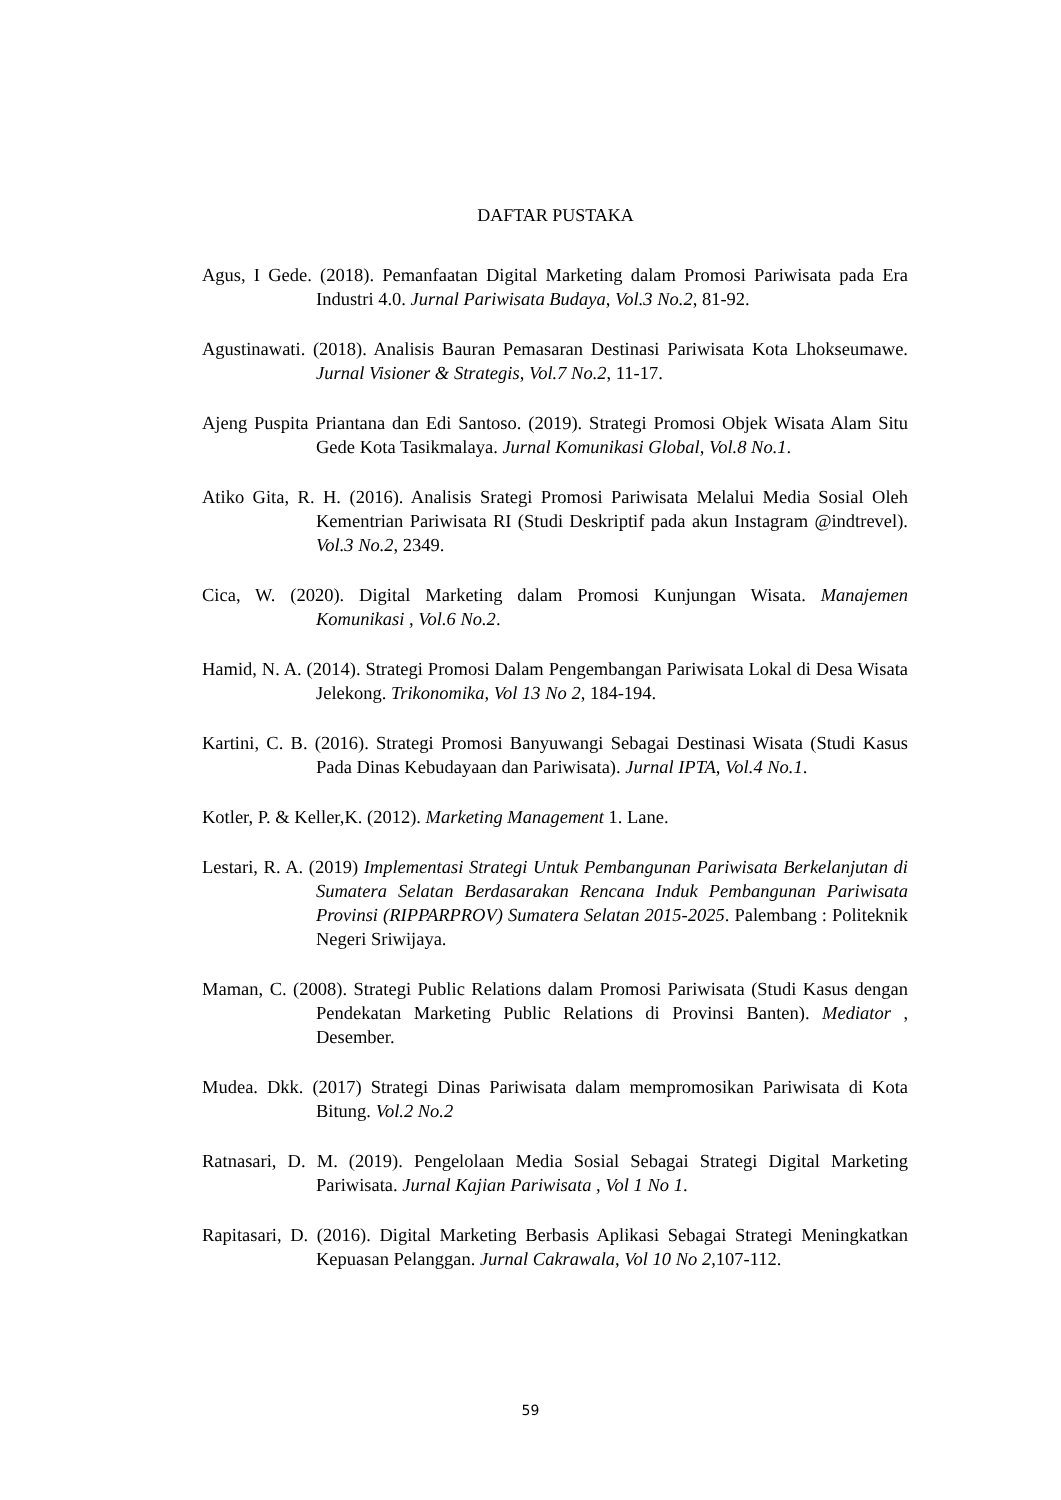DAFTAR PUSTAKA
Agus, I Gede. (2018). Pemanfaatan Digital Marketing dalam Promosi Pariwisata pada Era Industri 4.0. Jurnal Pariwisata Budaya, Vol.3 No.2, 81-92.
Agustinawati. (2018). Analisis Bauran Pemasaran Destinasi Pariwisata Kota Lhokseumawe. Jurnal Visioner & Strategis, Vol.7 No.2, 11-17.
Ajeng Puspita Priantana dan Edi Santoso. (2019). Strategi Promosi Objek Wisata Alam Situ Gede Kota Tasikmalaya. Jurnal Komunikasi Global, Vol.8 No.1.
Atiko Gita, R. H. (2016). Analisis Srategi Promosi Pariwisata Melalui Media Sosial Oleh Kementrian Pariwisata RI (Studi Deskriptif pada akun Instagram @indtrevel). Vol.3 No.2, 2349.
Cica, W. (2020). Digital Marketing dalam Promosi Kunjungan Wisata. Manajemen Komunikasi , Vol.6 No.2.
Hamid, N. A. (2014). Strategi Promosi Dalam Pengembangan Pariwisata Lokal di Desa Wisata Jelekong. Trikonomika, Vol 13 No 2, 184-194.
Kartini, C. B. (2016). Strategi Promosi Banyuwangi Sebagai Destinasi Wisata (Studi Kasus Pada Dinas Kebudayaan dan Pariwisata). Jurnal IPTA, Vol.4 No.1.
Kotler, P. & Keller,K. (2012). Marketing Management 1. Lane.
Lestari, R. A. (2019) Implementasi Strategi Untuk Pembangunan Pariwisata Berkelanjutan di Sumatera Selatan Berdasarakan Rencana Induk Pembangunan Pariwisata Provinsi (RIPPARPROV) Sumatera Selatan 2015-2025. Palembang : Politeknik Negeri Sriwijaya.
Maman, C. (2008). Strategi Public Relations dalam Promosi Pariwisata (Studi Kasus dengan Pendekatan Marketing Public Relations di Provinsi Banten). Mediator , Desember.
Mudea. Dkk. (2017) Strategi Dinas Pariwisata dalam mempromosikan Pariwisata di Kota Bitung. Vol.2 No.2
Ratnasari, D. M. (2019). Pengelolaan Media Sosial Sebagai Strategi Digital Marketing Pariwisata. Jurnal Kajian Pariwisata , Vol 1 No 1.
Rapitasari, D. (2016). Digital Marketing Berbasis Aplikasi Sebagai Strategi Meningkatkan Kepuasan Pelanggan. Jurnal Cakrawala, Vol 10 No 2,107-112.
59